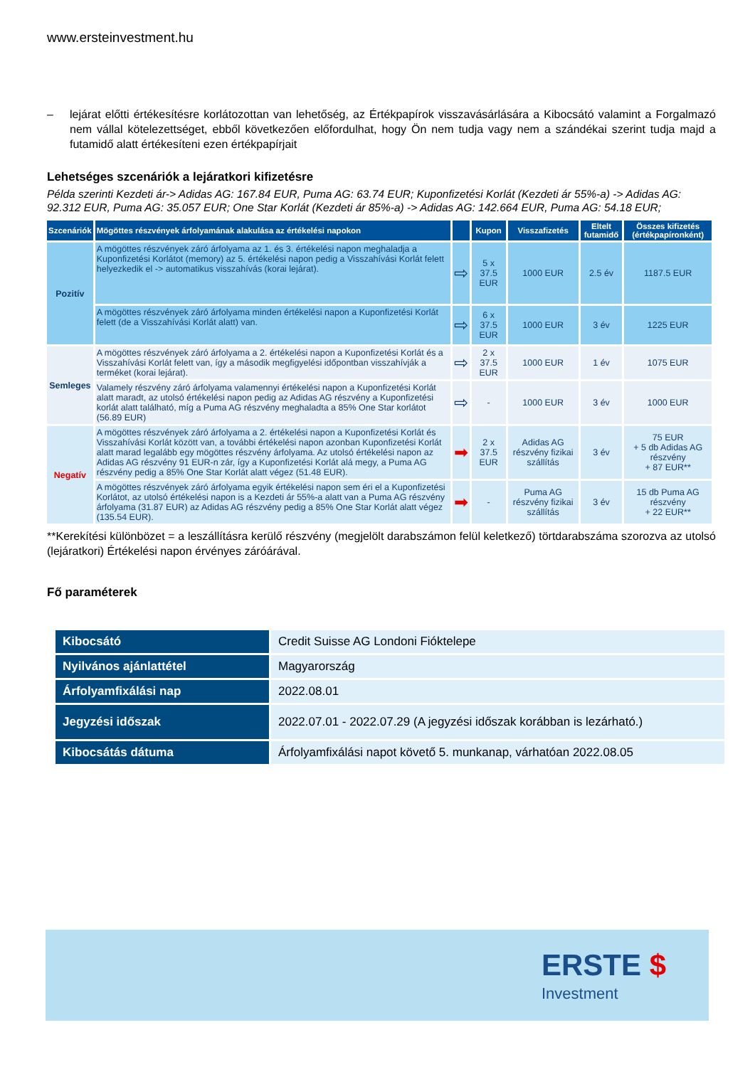www.ersteinvestment.hu
– lejárat előtti értékesítésre korlátozottan van lehetőség, az Értékpapírok visszavásárlására a Kibocsátó valamint a Forgalmazó nem vállal kötelezettséget, ebből következően előfordulhat, hogy Ön nem tudja vagy nem a szándékai szerint tudja majd a futamidő alatt értékesíteni ezen értékpapírjait
Lehetséges szcenáriók a lejáratkori kifizetésre
Példa szerinti Kezdeti ár-> Adidas AG: 167.84 EUR, Puma AG: 63.74 EUR; Kuponfizetési Korlát (Kezdeti ár 55%-a) -> Adidas AG: 92.312 EUR, Puma AG: 35.057 EUR; One Star Korlát (Kezdeti ár 85%-a) -> Adidas AG: 142.664 EUR, Puma AG: 54.18 EUR;
| Szcenáriók | Mögöttes részvények árfolyamának alakulása az értékelési napokon | | Kupon | Visszafizetés | Eltelt futamidő | Összes kifizetés (értékpapíronként) |
| --- | --- | --- | --- | --- | --- | --- |
| Pozitív | A mögöttes részvények záró árfolyama az 1. és 3. értékelési napon meghaladja a Kuponfizetési Korlátot (memory) az 5. értékelési napon pedig a Visszahívási Korlát felett helyezkedik el -> automatikus visszahívás (korai lejárat). | ⇨ | 5 x 37.5 EUR | 1000 EUR | 2.5 év | 1187.5 EUR |
| | A mögöttes részvények záró árfolyama minden értékelési napon a Kuponfizetési Korlát felett (de a Visszahívási Korlát alatt) van. | ⇨ | 6 x 37.5 EUR | 1000 EUR | 3 év | 1225 EUR |
| Semleges | A mögöttes részvények záró árfolyama a 2. értékelési napon a Kuponfizetési Korlát és a Visszahívási Korlát felett van, így a második megfigyelési időpontban visszahívják a terméket (korai lejárat). | ⇨ | 2 x 37.5 EUR | 1000 EUR | 1 év | 1075 EUR |
| | Valamely részvény záró árfolyama valamennyi értékelési napon a Kuponfizetési Korlát alatt maradt, az utolsó értékelési napon pedig az Adidas AG részvény a Kuponfizetési korlát alatt található, míg a Puma AG részvény meghaladta a 85% One Star korlátot (56.89 EUR) | ⇨ | - | 1000 EUR | 3 év | 1000 EUR |
| Negatív | A mögöttes részvények záró árfolyama a 2. értékelési napon a Kuponfizetési Korlát és Visszahívási Korlát között van, a további értékelési napon azonban Kuponfizetési Korlát alatt marad legalább egy mögöttes részvény árfolyama. Az utolsó értékelési napon az Adidas AG részvény 91 EUR-n zár, így a Kuponfizetési Korlát alá megy, a Puma AG részvény pedig a 85% One Star Korlát alatt végez (51.48 EUR). | ➡ | 2 x 37.5 EUR | Adidas AG részvény fizikai szállítás | 3 év | 75 EUR + 5 db Adidas AG részvény + 87 EUR** |
| | A mögöttes részvények záró árfolyama egyik értékelési napon sem éri el a Kuponfizetési Korlátot, az utolsó értékelési napon is a Kezdeti ár 55%-a alatt van a Puma AG részvény árfolyama (31.87 EUR) az Adidas AG részvény pedig a 85% One Star Korlát alatt végez (135.54 EUR). | ➡ | - | Puma AG részvény fizikai szállítás | 3 év | 15 db Puma AG részvény + 22 EUR** |
**Kerekítési különbözet = a leszállításra kerülő részvény (megjelölt darabszámon felül keletkező) törtdarabszáma szorozva az utolsó (lejáratkori) Értékelési napon érvényes záróárával.
Fő paraméterek
| Kibocsátó | Credit Suisse AG Londoni Fióktelepe |
| Nyilvános ajánlattétel | Magyarország |
| Árfolyamfixálási nap | 2022.08.01 |
| Jegyzési időszak | 2022.07.01 - 2022.07.29 (A jegyzési időszak korábban is lezárható.) |
| Kibocsátás dátuma | Árfolyamfixálási napot követő 5. munkanap, várhatóan 2022.08.05 |
ERSTE $
Investment